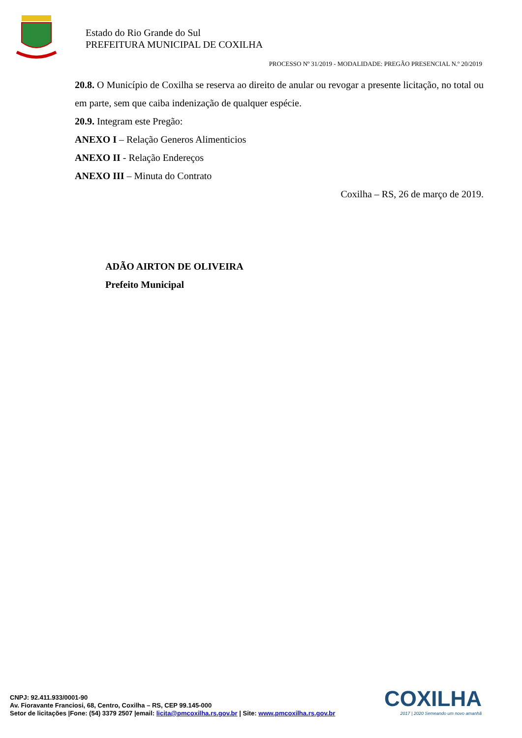Estado do Rio Grande do Sul
PREFEITURA MUNICIPAL DE COXILHA
PROCESSO Nº 31/2019 - MODALIDADE: PREGÃO PRESENCIAL N.º 20/2019
20.8. O Município de Coxilha se reserva ao direito de anular ou revogar a presente licitação, no total ou em parte, sem que caiba indenização de qualquer espécie.
20.9. Integram este Pregão:
ANEXO I – Relação Generos Alimenticios
ANEXO II - Relação Endereços
ANEXO III – Minuta do Contrato
Coxilha – RS, 26 de março de 2019.
ADÃO AIRTON DE OLIVEIRA
Prefeito Municipal
COXILHA
2017 | 2020 Semeando um novo amanhã
CNPJ: 92.411.933/0001-90
Av. Fioravante Franciosi, 68, Centro, Coxilha – RS, CEP 99.145-000
Setor de licitações |Fone: (54) 3379 2507 |email: licita@pmcoxilha.rs.gov.br | Site: www.pmcoxilha.rs.gov.br